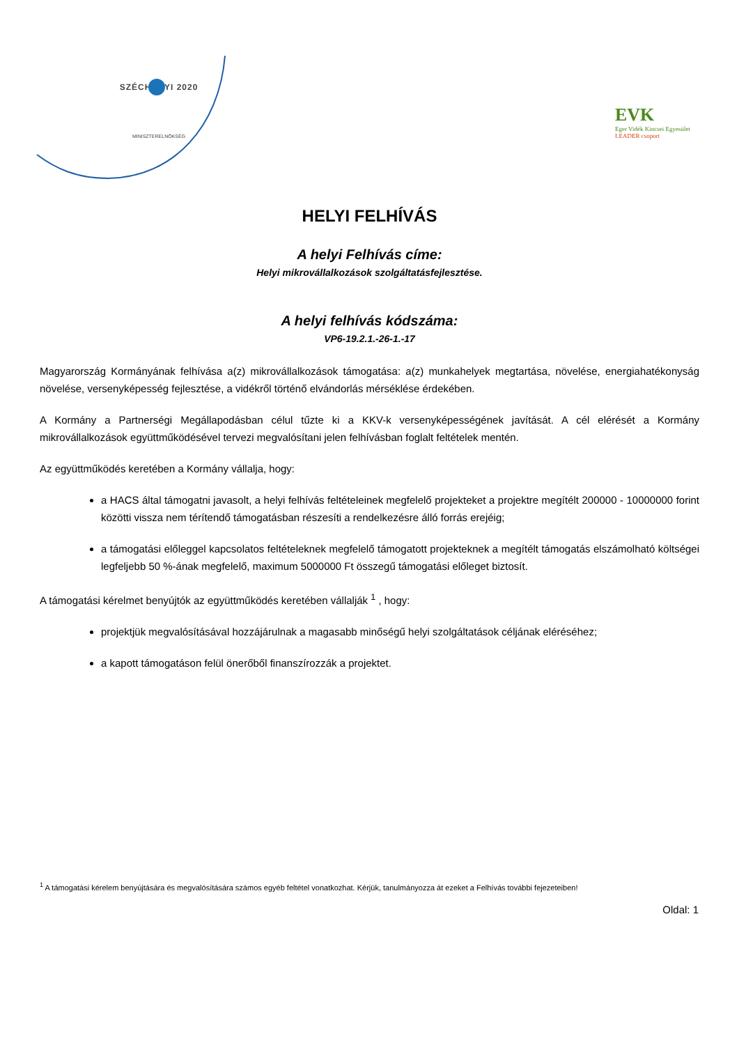SZÉCHENYI 2020
MINISZTERELNÖKSÉG
EVK
Eger Vidék Kincsei Egyesület
LEADER csoport
HELYI FELHÍVÁS
A helyi Felhívás címe:
Helyi mikrovállalkozások szolgáltatásfejlesztése.
A helyi felhívás kódszáma:
VP6-19.2.1.-26-1.-17
Magyarország Kormányának felhívása a(z) mikrovállalkozások támogatása: a(z) munkahelyek megtartása, növelése, energiahatékonyság növelése, versenyképesség fejlesztése, a vidékről történő elvándorlás mérséklése érdekében.
A Kormány a Partnerségi Megállapodásban célul tűzte ki a KKV-k versenyképességének javítását. A cél elérését a Kormány mikrovállalkozások együttműködésével tervezi megvalósítani jelen felhívásban foglalt feltételek mentén.
Az együttműködés keretében a Kormány vállalja, hogy:
a HACS által támogatni javasolt, a helyi felhívás feltételeinek megfelelő projekteket a projektre megítélt 200000 - 10000000 forint közötti vissza nem térítendő támogatásban részesíti a rendelkezésre álló forrás erejéig;
a támogatási előleggel kapcsolatos feltételeknek megfelelő támogatott projekteknek a megítélt támogatás elszámolható költségei legfeljebb 50 %-ának megfelelő, maximum 5000000 Ft összegű támogatási előleget biztosít.
A támogatási kérelmet benyújtók az együttműködés keretében vállalják <sup>1</sup> , hogy:
projektjük megvalósításával hozzájárulnak a magasabb minőségű helyi szolgáltatások céljának eléréséhez;
a kapott támogatáson felül önerőből finanszírozzák a projektet.
<sup>1</sup> A támogatási kérelem benyújtására és megvalósítására számos egyéb feltétel vonatkozhat. Kérjük, tanulmányozza át ezeket a Felhívás további fejezeteiben!
Oldal: 1